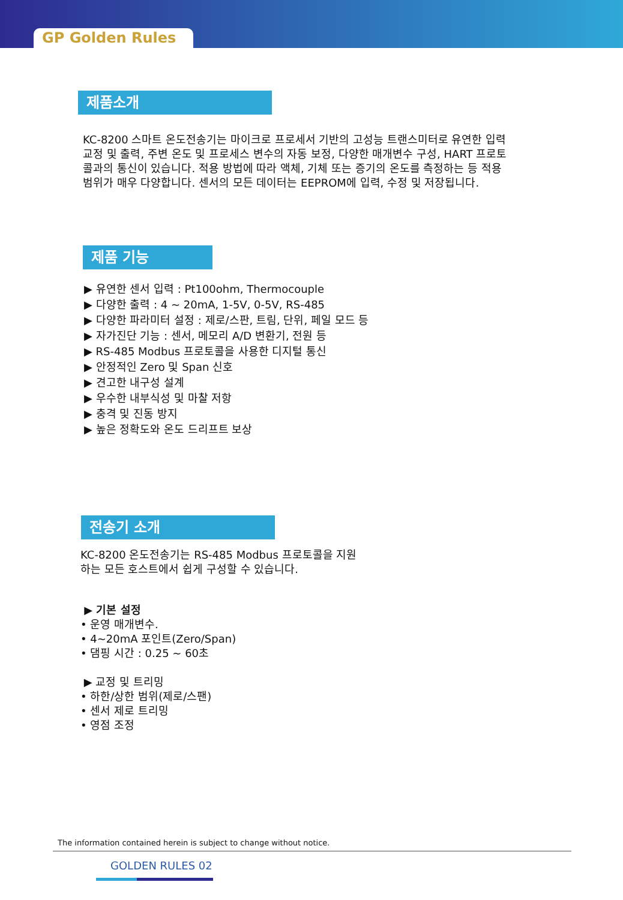GP Golden Rules
제품소개
KC-8200 스마트 온도전송기는 마이크로 프로세서 기반의 고성능 트랜스미터로 유연한 입력 교정 및 출력, 주변 온도 및 프로세스 변수의 자동 보정, 다양한 매개변수 구성, HART 프로토콜과의 통신이 있습니다. 적용 방법에 따라 액체, 기체 또는 증기의 온도를 측정하는 등 적용 범위가 매우 다양합니다. 센서의 모든 데이터는 EEPROM에 입력, 수정 및 저장됩니다.
제품 기능
▶ 유연한 센서 입력 : Pt100ohm, Thermocouple
▶ 다양한 출력 : 4 ~ 20mA, 1-5V, 0-5V, RS-485
▶ 다양한 파라미터 설정 : 제로/스판, 트림, 단위, 페일 모드 등
▶ 자가진단 기능 : 센서, 메모리 A/D 변환기, 전원 등
▶ RS-485 Modbus 프로토콜을 사용한 디지털 통신
▶ 안정적인 Zero 및 Span 신호
▶ 견고한 내구성 설계
▶ 우수한 내부식성 및 마찰 저항
▶ 충격 및 진동 방지
▶ 높은 정확도와 온도 드리프트 보상
전송기 소개
KC-8200 온도전송기는 RS-485 Modbus 프로토콜을 지원하는 모든 호스트에서 쉽게 구성할 수 있습니다.
▶ 기본 설정
• 운영 매개변수.
• 4~20mA 포인트(Zero/Span)
• 댐핑 시간 : 0.25 ~ 60초
▶ 교정 및 트리밍
• 하한/상한 범위(제로/스팬)
• 센서 제로 트리밍
• 영점 조정
The information contained herein is subject to change without notice.
GOLDEN RULES 02